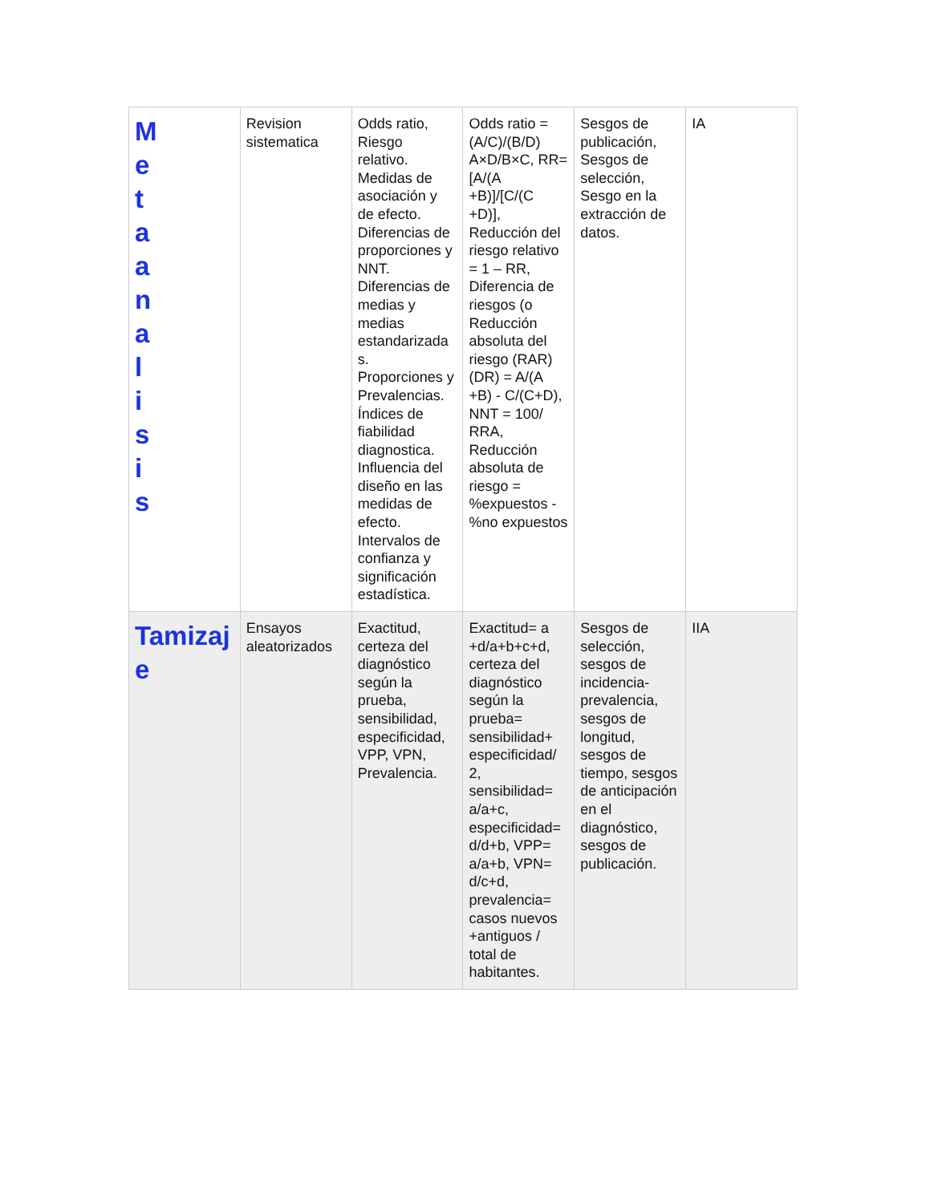| M e t a a n a l i s i s | Revision sistematica | Odds ratio, Riesgo relativo. Medidas de asociación y de efecto. Diferencias de proporciones y NNT. Diferencias de medias y medias estandarizada s. Proporciones y Prevalencias. Índices de fiabilidad diagnostica. Influencia del diseño en las medidas de efecto. Intervalos de confianza y significación estadística. | Odds ratio =(A/C)/(B/D) A×D/B×C, RR= [A/(A +B)]/[C/(C +D)], Reducción del riesgo relativo = 1 – RR, Diferencia de riesgos (o Reducción absoluta del riesgo (RAR) (DR) = A/(A +B) - C/(C+D), NNT = 100/ RRA, Reducción absoluta de riesgo = %expuestos - %no expuestos | Sesgos de publicación, Sesgos de selección, Sesgo en la extracción de datos. | IA |
| Tamizaj e | Ensayos aleatorizados | Exactitud, certeza del diagnóstico según la prueba, sensibilidad, especificidad, VPP, VPN, Prevalencia. | Exactitud= a +d/a+b+c+d, certeza del diagnóstico según la prueba= sensibilidad+ especificidad/ 2, sensibilidad= a/a+c, especificidad= d/d+b, VPP= a/a+b, VPN= d/c+d, prevalencia= casos nuevos +antiguos / total de habitantes. | Sesgos de selección, sesgos de incidencia-prevalencia, sesgos de longitud, sesgos de tiempo, sesgos de anticipación en el diagnóstico, sesgos de publicación. | IIA |